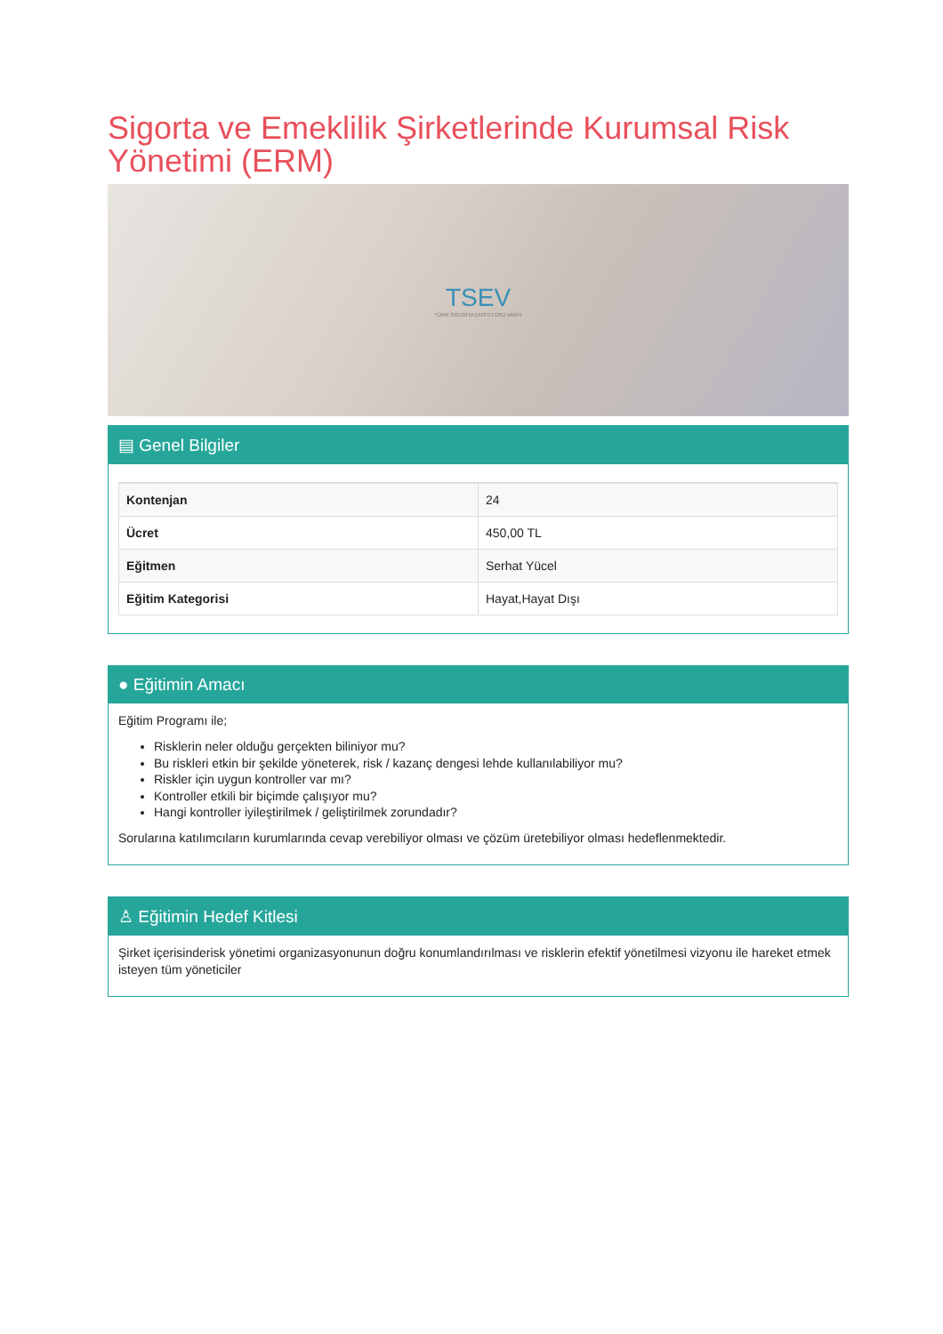Sigorta ve Emeklilik Şirketlerinde Kurumsal Risk Yönetimi (ERM)
TSEV
TÜRK SIGORTA ENSTITÜSÜ VAKFI
▤ Genel Bilgiler
| Kontenjan | 24 |
| Ücret | 450,00 TL |
| Eğitmen | Serhat Yücel |
| Eğitim Kategorisi | Hayat,Hayat Dışı |
● Eğitimin Amacı
Eğitim Programı ile;
Risklerin neler olduğu gerçekten biliniyor mu?
Bu riskleri etkin bir şekilde yöneterek, risk / kazanç dengesi lehde kullanılabiliyor mu?
Riskler için uygun kontroller var mı?
Kontroller etkili bir biçimde çalışıyor mu?
Hangi kontroller iyileştirilmek / geliştirilmek zorundadır?
Sorularına katılımcıların kurumlarında cevap verebiliyor olması ve çözüm üretebiliyor olması hedeflenmektedir.
♙ Eğitimin Hedef Kitlesi
Şirket içerisinderisk yönetimi organizasyonunun doğru konumlandırılması ve risklerin efektif yönetilmesi vizyonu ile hareket etmek isteyen tüm yöneticiler